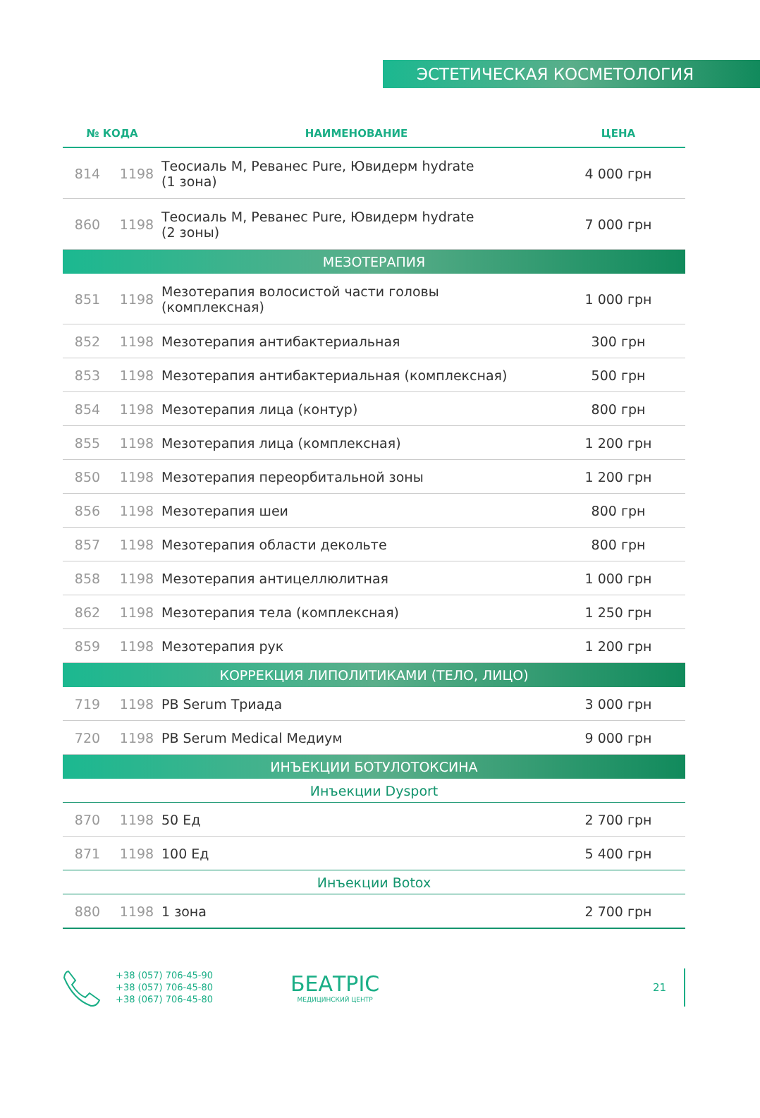ЭСТЕТИЧЕСКАЯ КОСМЕТОЛОГИЯ
| № КОДА | | НАИМЕНОВАНИЕ | ЦЕНА |
| --- | --- | --- | --- |
| 814 | 1198 | Теосиаль М, Реванес Pure, Ювидерм hydrate (1 зона) | 4 000 грн |
| 860 | 1198 | Теосиаль М, Реванес Pure, Ювидерм hydrate (2 зоны) | 7 000 грн |
| МЕЗОТЕРАПИЯ | | | |
| 851 | 1198 | Мезотерапия волосистой части головы (комплексная) | 1 000 грн |
| 852 | 1198 | Мезотерапия антибактериальная | 300 грн |
| 853 | 1198 | Мезотерапия антибактериальная (комплексная) | 500 грн |
| 854 | 1198 | Мезотерапия лица (контур) | 800 грн |
| 855 | 1198 | Мезотерапия лица (комплексная) | 1 200 грн |
| 850 | 1198 | Мезотерапия переорбитальной зоны | 1 200 грн |
| 856 | 1198 | Мезотерапия шеи | 800 грн |
| 857 | 1198 | Мезотерапия области декольте | 800 грн |
| 858 | 1198 | Мезотерапия антицеллюлитная | 1 000 грн |
| 862 | 1198 | Мезотерапия тела (комплексная) | 1 250 грн |
| 859 | 1198 | Мезотерапия рук | 1 200 грн |
| КОРРЕКЦИЯ ЛИПОЛИТИКАМИ (ТЕЛО, ЛИЦО) | | | |
| 719 | 1198 | PB Serum Триада | 3 000 грн |
| 720 | 1198 | PB Serum Medical Медиум | 9 000 грн |
| ИНЪЕКЦИИ БОТУЛОТОКСИНА | | | |
| Инъекции Dysport | | | |
| 870 | 1198 | 50 Ед | 2 700 грн |
| 871 | 1198 | 100 Ед | 5 400 грн |
| Инъекции Botox | | | |
| 880 | 1198 | 1 зона | 2 700 грн |
+38 (057) 706-45-90
+38 (057) 706-45-80
+38 (067) 706-45-80
БЕАТРІС
МЕДИЦИНСКИЙ ЦЕНТР
21